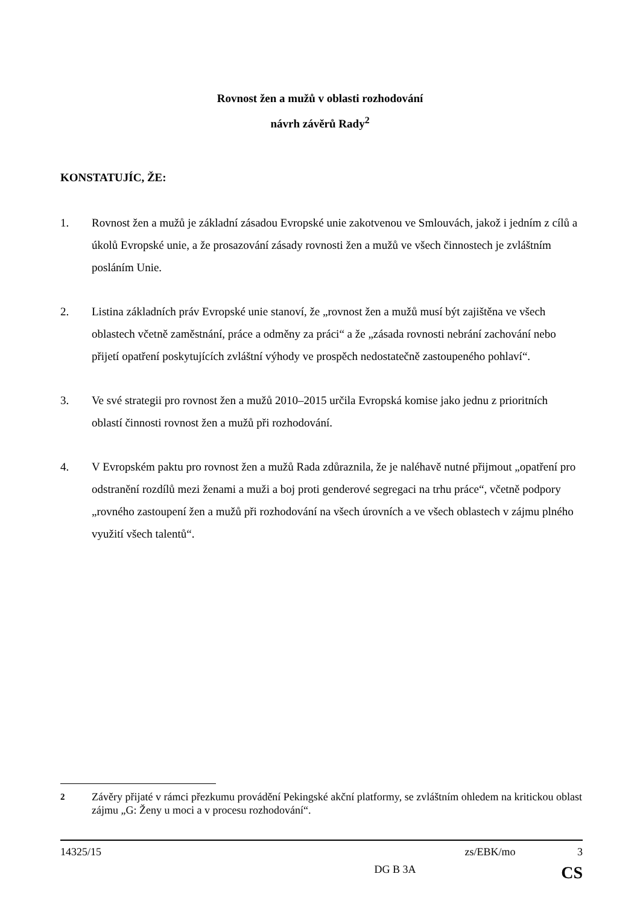Rovnost žen a mužů v oblasti rozhodování
návrh závěrů Rady<sup>2</sup>
KONSTATUJÍC, ŽE:
1. Rovnost žen a mužů je základní zásadou Evropské unie zakotvenou ve Smlouvách, jakož i jedním z cílů a úkolů Evropské unie, a že prosazování zásady rovnosti žen a mužů ve všech činnostech je zvláštním posláním Unie.
2. Listina základních práv Evropské unie stanoví, že „rovnost žen a mužů musí být zajištěna ve všech oblastech včetně zaměstnání, práce a odměny za práci“ a že „zásada rovnosti nebrání zachování nebo přijetí opatření poskytujících zvláštní výhody ve prospěch nedostatečně zastoupeného pohlaví“.
3. Ve své strategii pro rovnost žen a mužů 2010–2015 určila Evropská komise jako jednu z prioritních oblastí činnosti rovnost žen a mužů při rozhodování.
4. V Evropském paktu pro rovnost žen a mužů Rada zdůraznila, že je naléhavě nutné přijmout „opatření pro odstranění rozdílů mezi ženami a muži a boj proti genderové segregaci na trhu práce“, včetně podpory „rovného zastoupení žen a mužů při rozhodování na všech úrovních a ve všech oblastech v zájmu plného využití všech talentů“.
<sup>2</sup> Závěry přijaté v rámci přezkumu provádění Pekingské akční platformy, se zvláštním ohledem na kritickou oblast zájmu „G: Ženy u moci a v procesu rozhodování“.
14325/15 zs/EBK/mo 3
DG B 3A CS